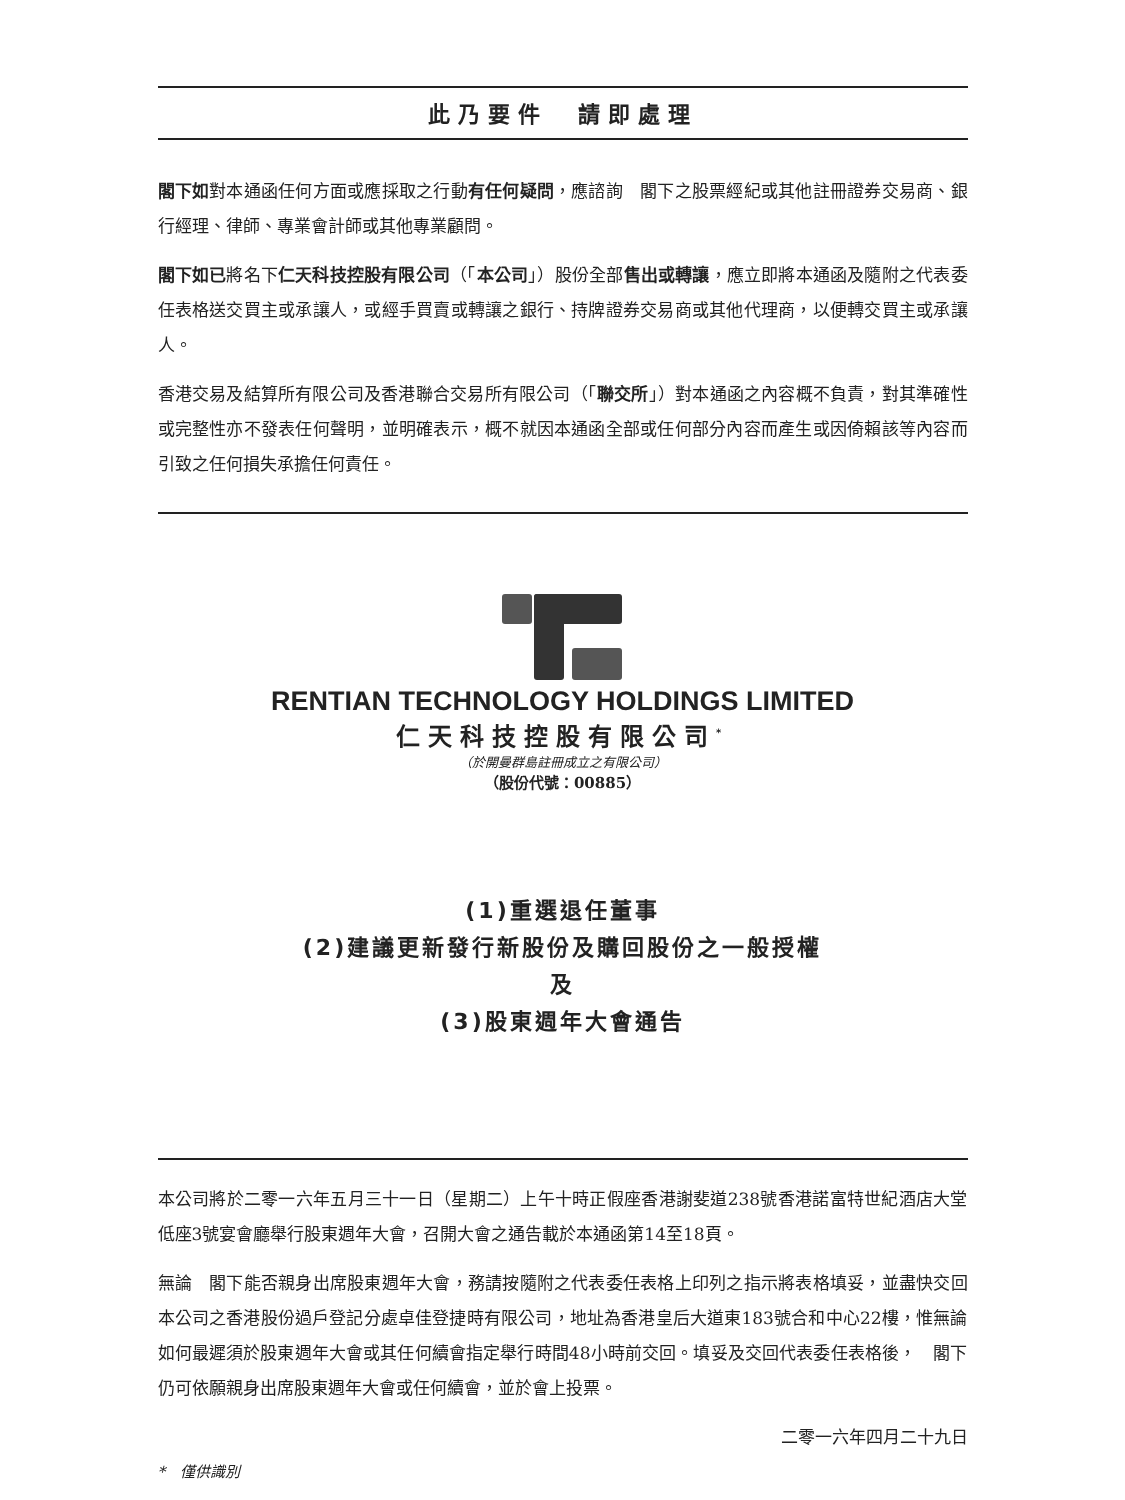此乃要件　請即處理
閣下如對本通函任何方面或應採取之行動有任何疑問，應諮詢　閣下之股票經紀或其他註冊證券交易商、銀行經理、律師、專業會計師或其他專業顧問。
閣下如已將名下仁天科技控股有限公司（「本公司」）股份全部售出或轉讓，應立即將本通函及隨附之代表委任表格送交買主或承讓人，或經手買賣或轉讓之銀行、持牌證券交易商或其他代理商，以便轉交買主或承讓人。
香港交易及結算所有限公司及香港聯合交易所有限公司（「聯交所」）對本通函之內容概不負責，對其準確性或完整性亦不發表任何聲明，並明確表示，概不就因本通函全部或任何部分內容而產生或因倚賴該等內容而引致之任何損失承擔任何責任。
RENTIAN TECHNOLOGY HOLDINGS LIMITED
仁天科技控股有限公司<sup>*</sup>
（於開曼群島註冊成立之有限公司）
（股份代號：00885）
(1)重選退任董事
(2)建議更新發行新股份及購回股份之一般授權
及
(3)股東週年大會通告
本公司將於二零一六年五月三十一日（星期二）上午十時正假座香港謝斐道238號香港諾富特世紀酒店大堂低座3號宴會廳舉行股東週年大會，召開大會之通告載於本通函第14至18頁。
無論　閣下能否親身出席股東週年大會，務請按隨附之代表委任表格上印列之指示將表格填妥，並盡快交回本公司之香港股份過戶登記分處卓佳登捷時有限公司，地址為香港皇后大道東183號合和中心22樓，惟無論如何最遲須於股東週年大會或其任何續會指定舉行時間48小時前交回。填妥及交回代表委任表格後，　閣下仍可依願親身出席股東週年大會或任何續會，並於會上投票。
二零一六年四月二十九日
*　僅供識別